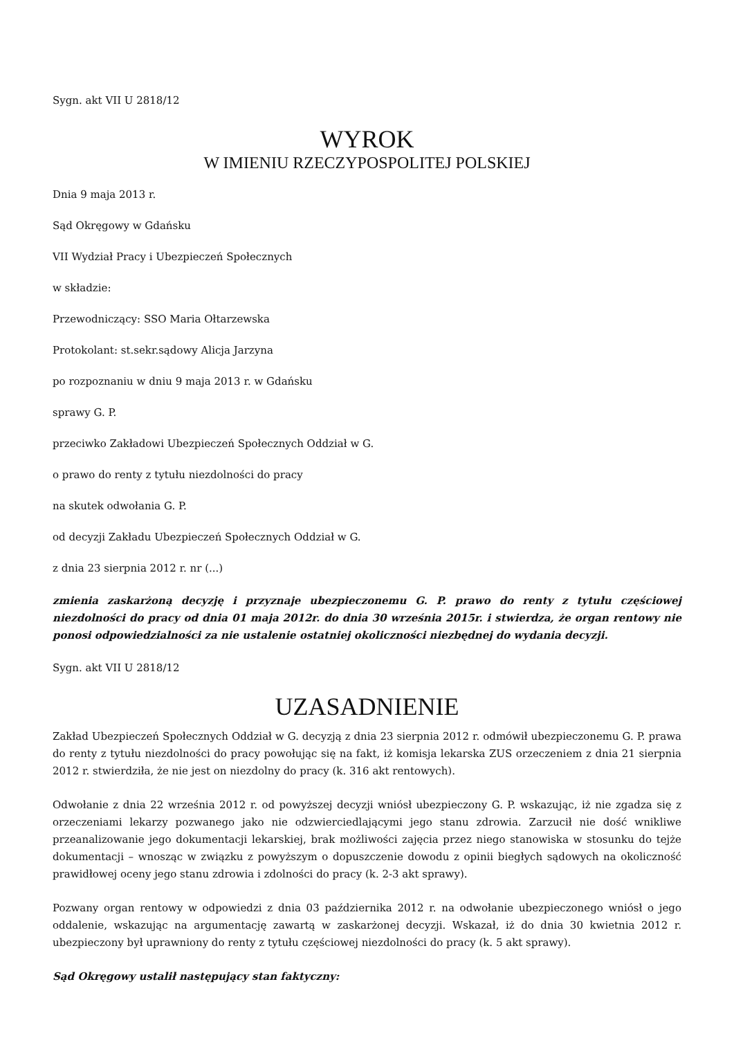Sygn. akt VII U 2818/12
WYROK
W IMIENIU RZECZYPOSPOLITEJ POLSKIEJ
Dnia 9 maja 2013 r.
Sąd Okręgowy w Gdańsku
VII Wydział Pracy i Ubezpieczeń Społecznych
w składzie:
Przewodniczący: SSO Maria Ołtarzewska
Protokolant: st.sekr.sądowy Alicja Jarzyna
po rozpoznaniu w dniu 9 maja 2013 r. w Gdańsku
sprawy G. P.
przeciwko Zakładowi Ubezpieczeń Społecznych Oddział w G.
o prawo do renty z tytułu niezdolności do pracy
na skutek odwołania G. P.
od decyzji Zakładu Ubezpieczeń Społecznych Oddział w G.
z dnia 23 sierpnia 2012 r. nr (...)
zmienia zaskarżoną decyzję i przyznaje ubezpieczonemu G. P. prawo do renty z tytułu częściowej niezdolności do pracy od dnia 01 maja 2012r. do dnia 30 września 2015r. i stwierdza, że organ rentowy nie ponosi odpowiedzialności za nie ustalenie ostatniej okoliczności niezbędnej do wydania decyzji.
Sygn. akt VII U 2818/12
UZASADNIENIE
Zakład Ubezpieczeń Społecznych Oddział w G. decyzją z dnia 23 sierpnia 2012 r. odmówił ubezpieczonemu G. P. prawa do renty z tytułu niezdolności do pracy powołując się na fakt, iż komisja lekarska ZUS orzeczeniem z dnia 21 sierpnia 2012 r. stwierdziła, że nie jest on niezdolny do pracy (k. 316 akt rentowych).
Odwołanie z dnia 22 września 2012 r. od powyższej decyzji wniósł ubezpieczony G. P. wskazując, iż nie zgadza się z orzeczeniami lekarzy pozwanego jako nie odzwierciedlającymi jego stanu zdrowia. Zarzucił nie dość wnikliwe przeanalizowanie jego dokumentacji lekarskiej, brak możliwości zajęcia przez niego stanowiska w stosunku do tejże dokumentacji – wnosząc w związku z powyższym o dopuszczenie dowodu z opinii biegłych sądowych na okoliczność prawidłowej oceny jego stanu zdrowia i zdolności do pracy (k. 2-3 akt sprawy).
Pozwany organ rentowy w odpowiedzi z dnia 03 października 2012 r. na odwołanie ubezpieczonego wniósł o jego oddalenie, wskazując na argumentację zawartą w zaskarżonej decyzji. Wskazał, iż do dnia 30 kwietnia 2012 r. ubezpieczony był uprawniony do renty z tytułu częściowej niezdolności do pracy (k. 5 akt sprawy).
Sąd Okręgowy ustalił następujący stan faktyczny: